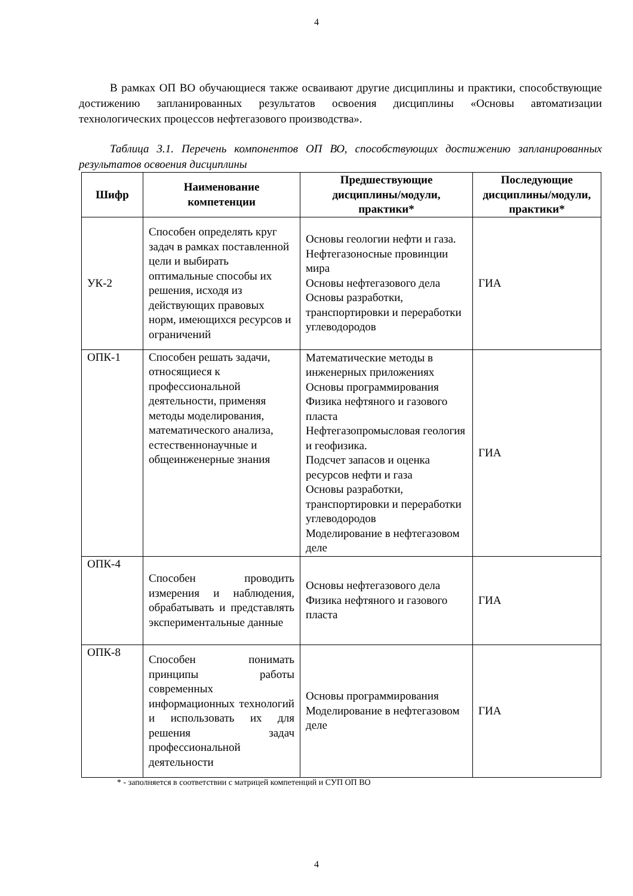4
В рамках ОП ВО обучающиеся также осваивают другие дисциплины и практики, способствующие достижению запланированных результатов освоения дисциплины «Основы автоматизации технологических процессов нефтегазового производства».
Таблица 3.1. Перечень компонентов ОП ВО, способствующих достижению запланированных результатов освоения дисциплины
| Шифр | Наименование компетенции | Предшествующие дисциплины/модули, практики* | Последующие дисциплины/модули, практики* |
| --- | --- | --- | --- |
| УК-2 | Способен определять круг задач в рамках поставленной цели и выбирать оптимальные способы их решения, исходя из действующих правовых норм, имеющихся ресурсов и ограничений | Основы геологии нефти и газа. Нефтегазоносные провинции мира Основы нефтегазового дела Основы разработки, транспортировки и переработки углеводородов | ГИА |
| ОПК-1 | Способен решать задачи, относящиеся к профессиональной деятельности, применяя методы моделирования, математического анализа, естественнонаучные и общеинженерные знания | Математические методы в инженерных приложениях Основы программирования Физика нефтяного и газового пласта Нефтегазопромысловая геология и геофизика. Подсчет запасов и оценка ресурсов нефти и газа Основы разработки, транспортировки и переработки углеводородов Моделирование в нефтегазовом деле | ГИА |
| ОПК-4 | Способен проводить измерения и наблюдения, обрабатывать и представлять экспериментальные данные | Основы нефтегазового дела Физика нефтяного и газового пласта | ГИА |
| ОПК-8 | Способен понимать принципы работы современных информационных технологий и использовать их для решения задач профессиональной деятельности | Основы программирования Моделирование в нефтегазовом деле | ГИА |
* - заполняется в соответствии с матрицей компетенций и СУП ОП ВО
4